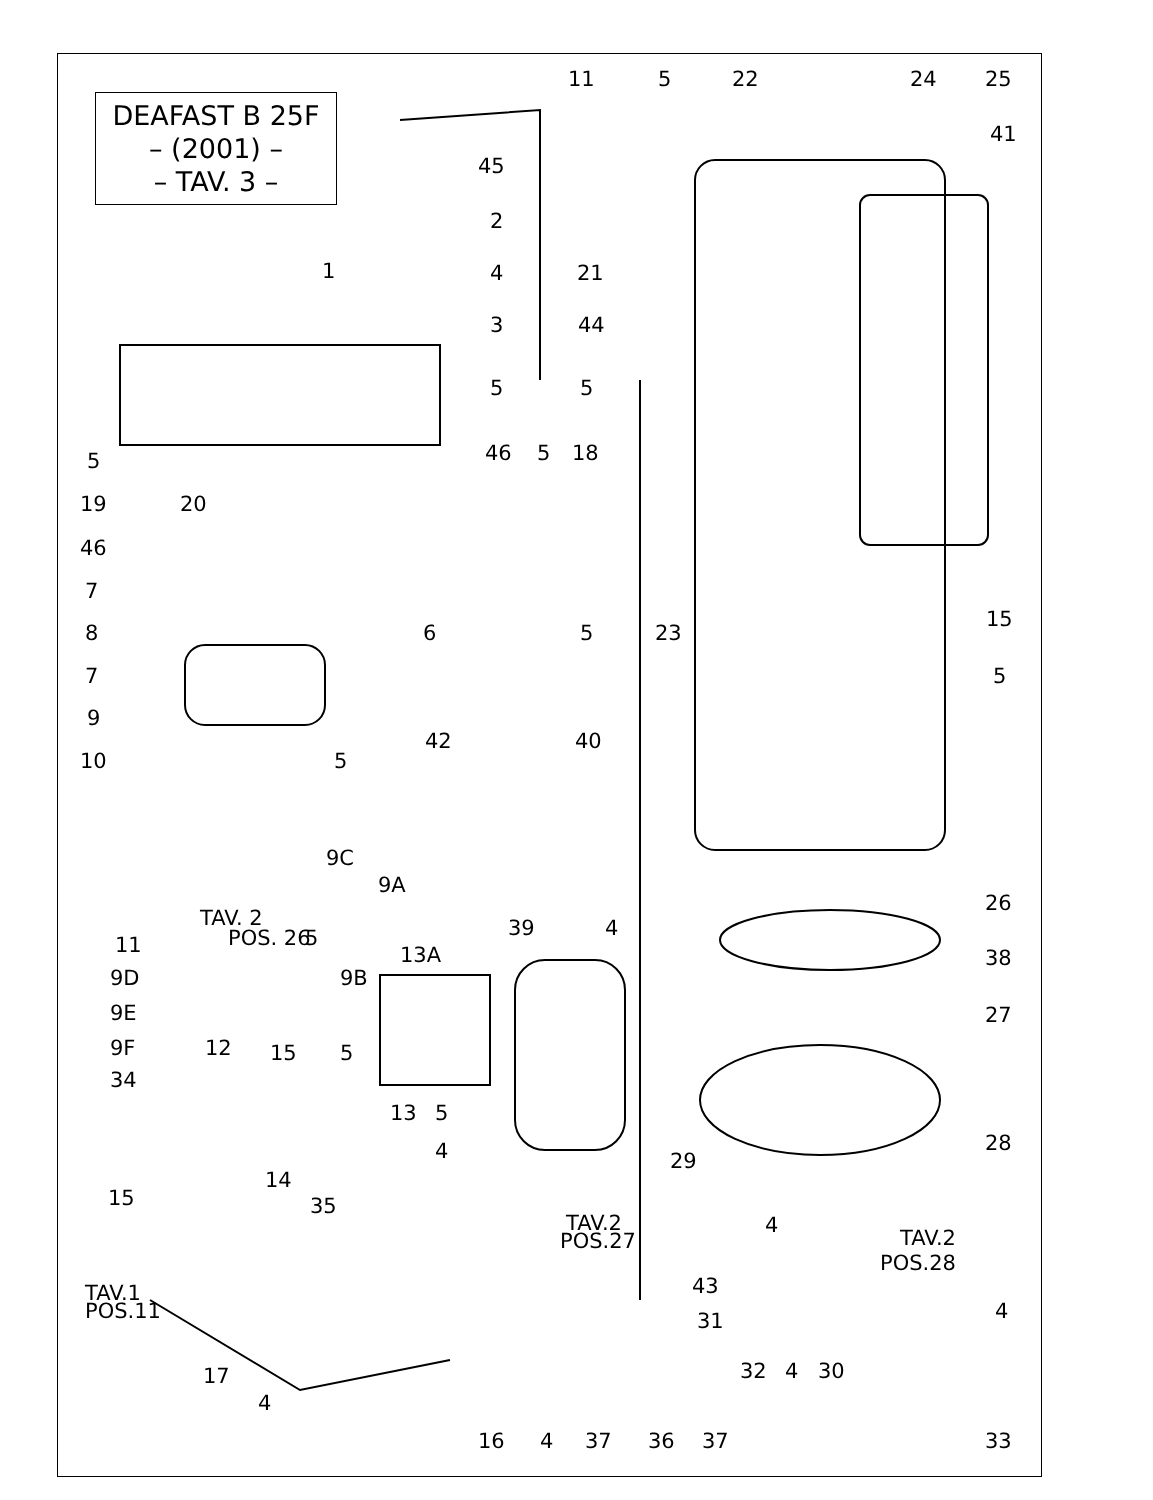11
5
22
24
25
41
45
2
4
1
21
3
44
5
5
5
46
5
18
19
20
46
7
5
6
23
8
15
7
5
9
42
40
10
5
9C
9A
11
TAV. 2
POS. 26
5
39
4
26
13A
38
9D
9B
9E
27
9F
12
15
5
34
13
5
4
28
29
14
15
35
4
TAV.2
POS.27
TAV.2
POS.28
43
TAV.1
POS.11
4
31
32
4
30
17
4
16
4
37
36
37
33
DEAFAST B 25F
– (2001) –
– TAV. 3 –